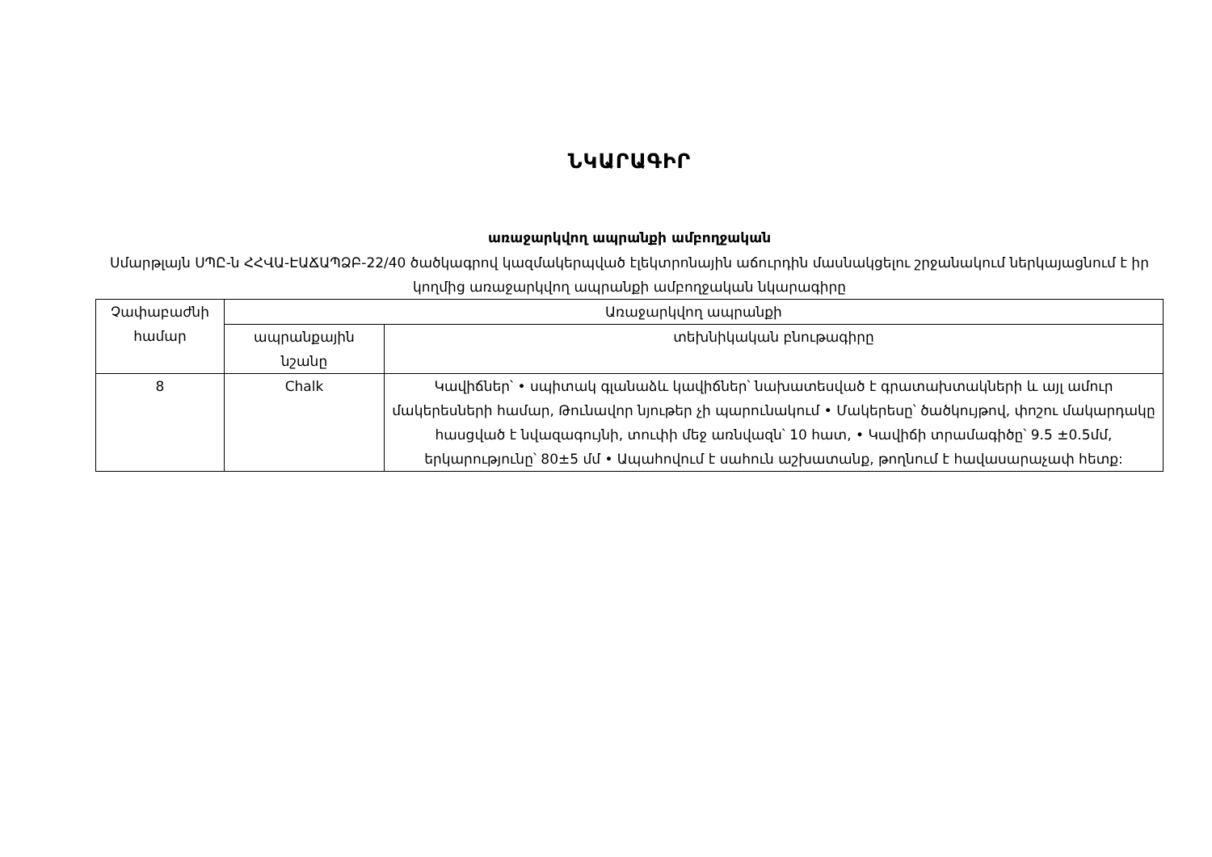ՆԿԱՐԱԳԻՐ
առաջարկվող ապրանքի ամբողջական
Սմարթլայն ՍՊԸ-ն ՀՀՎԱ-ԷԱՃԱՊՁԲ-22/40 ծածկագրով կազմակերպված էլեկտրոնային աճուրդին մասնակցելու շրջանակում ներկայացնում է իր կողմից առաջարկվող ապրանքի ամբողջական նկարագիրը
| Չափաբաժնի համար | Առաջարկվող ապրանքի | |
| --- | --- | --- |
| | ապրանքային նշանը | տեխնիկական բնութագիրը |
| 8 | Chalk | Կավիճներ՝ • սպիտակ գլանաձև կավիճներ՝ նախատեսված է գրատախտակների և այլ ամուր մակերեսների համար, Թունավոր նյութեր չի պարունակում • Մակերեսը՝ ծածկույթով, փոշու մակարդակը հասցված է նվազագույնի, տուփի մեջ առնվազն՝ 10 հատ, • Կավիճի տրամագիծը՝ 9.5 ±0.5մմ, երկարությունը՝ 80±5 մմ • Ապահովում է սահուն աշխատանք, թողնում է հավասարաչափ հետք: |